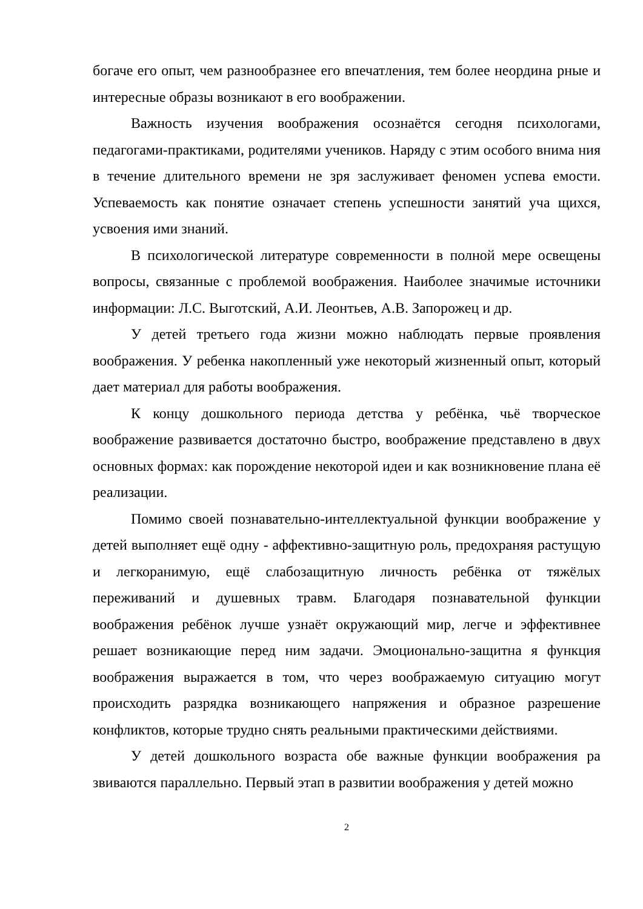богаче его опыт, чем разнообразнее его впечатления, тем более неордина рные и интересные образы возникают в его воображении.
Важность изучения воображения осознаётся сегодня психологами, педагогами-практиками, родителями учеников. Наряду с этим особого внима ния в течение длительного времени не зря заслуживает феномен успева емости. Успеваемость как понятие означает степень успешности занятий уча щихся, усвоения ими знаний.
В психологической литературе современности в полной мере освещены вопросы, связанные с проблемой воображения. Наиболее значимые источники информации: Л.С. Выготский, А.И. Леонтьев, А.В. Запорожец и др.
У детей третьего года жизни можно наблюдать первые проявления воображения. У ребенка накопленный уже некоторый жизненный опыт, который дает материал для работы воображения.
К концу дошкольного периода детства у ребёнка, чьё творческое воображение развивается достаточно быстро, воображение представлено в двух основных формах: как порождение некоторой идеи и как возникновение плана её реализации.
Помимо своей познавательно-интеллектуальной функции воображение у детей выполняет ещё одну - аффективно-защитную роль, предохраняя растущую и легкоранимую, ещё слабозащитную личность ребёнка от тяжёлых переживаний и душевных травм. Благодаря познавательной функции воображения ребёнок лучше узнаёт окружающий мир, легче и эффективнее решает возникающие перед ним задачи. Эмоционально-защитна я функция воображения выражается в том, что через воображаемую ситуацию могут происходить разрядка возникающего напряжения и образное разрешение конфликтов, которые трудно снять реальными практическими действиями.
У детей дошкольного возраста обе важные функции воображения ра звиваются параллельно. Первый этап в развитии воображения у детей можно
2